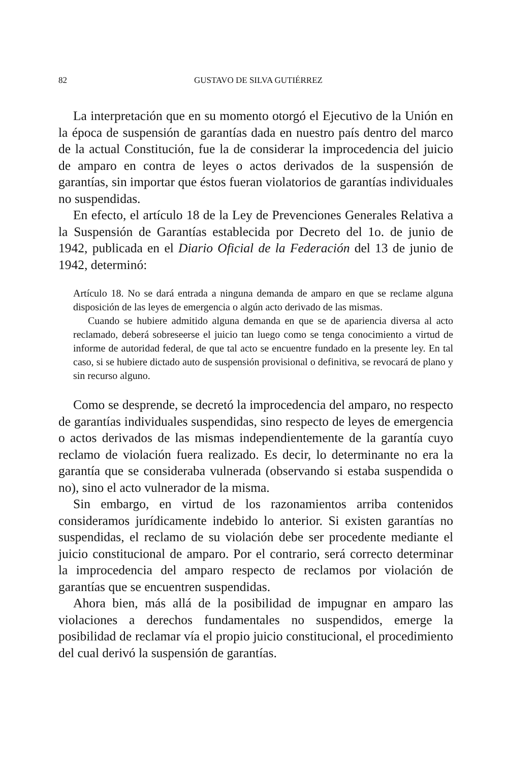82 GUSTAVO DE SILVA GUTIÉRREZ
La interpretación que en su momento otorgó el Ejecutivo de la Unión en la época de suspensión de garantías dada en nuestro país dentro del marco de la actual Constitución, fue la de considerar la improcedencia del juicio de amparo en contra de leyes o actos derivados de la suspensión de garantías, sin importar que éstos fueran violatorios de garantías individuales no suspendidas.
En efecto, el artículo 18 de la Ley de Prevenciones Generales Relativa a la Suspensión de Garantías establecida por Decreto del 1o. de junio de 1942, publicada en el Diario Oficial de la Federación del 13 de junio de 1942, determinó:
Artículo 18. No se dará entrada a ninguna demanda de amparo en que se reclame alguna disposición de las leyes de emergencia o algún acto derivado de las mismas.
Cuando se hubiere admitido alguna demanda en que se de apariencia diversa al acto reclamado, deberá sobreseerse el juicio tan luego como se tenga conocimiento a virtud de informe de autoridad federal, de que tal acto se encuentre fundado en la presente ley. En tal caso, si se hubiere dictado auto de suspensión provisional o definitiva, se revocará de plano y sin recurso alguno.
Como se desprende, se decretó la improcedencia del amparo, no respecto de garantías individuales suspendidas, sino respecto de leyes de emergencia o actos derivados de las mismas independientemente de la garantía cuyo reclamo de violación fuera realizado. Es decir, lo determinante no era la garantía que se consideraba vulnerada (observando si estaba suspendida o no), sino el acto vulnerador de la misma.
Sin embargo, en virtud de los razonamientos arriba contenidos consideramos jurídicamente indebido lo anterior. Si existen garantías no suspendidas, el reclamo de su violación debe ser procedente mediante el juicio constitucional de amparo. Por el contrario, será correcto determinar la improcedencia del amparo respecto de reclamos por violación de garantías que se encuentren suspendidas.
Ahora bien, más allá de la posibilidad de impugnar en amparo las violaciones a derechos fundamentales no suspendidos, emerge la posibilidad de reclamar vía el propio juicio constitucional, el procedimiento del cual derivó la suspensión de garantías.